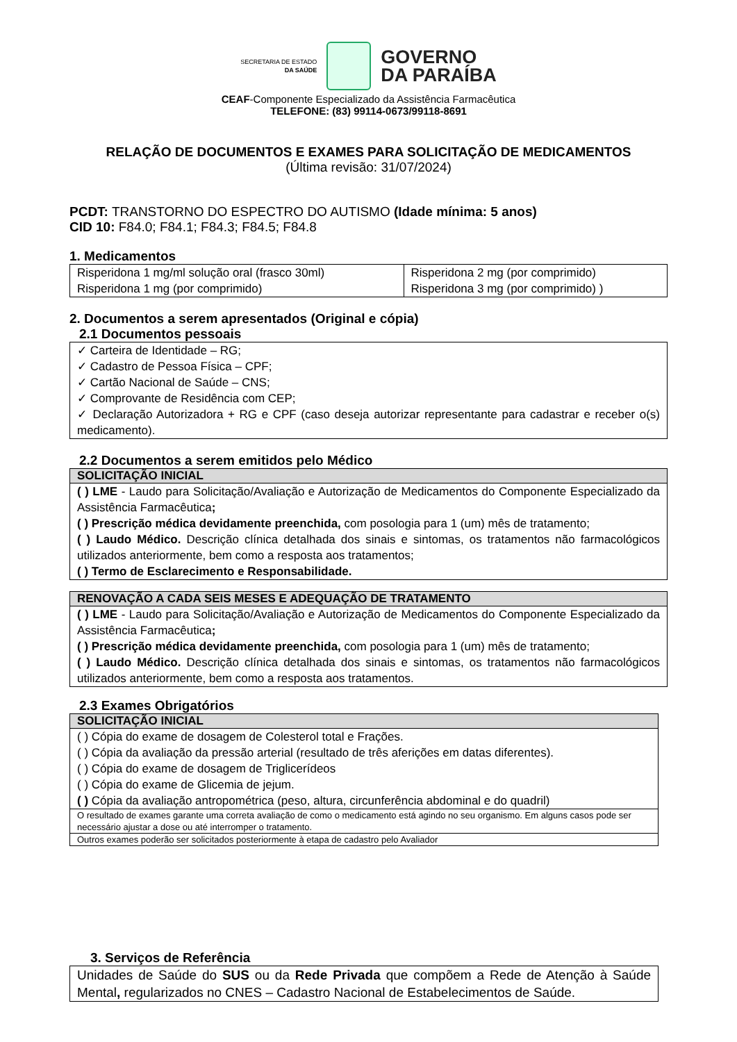SECRETARIA DE ESTADO
DA SAÚDE
GOVERNO
DA PARAÍBA
CEAF-Componente Especializado da Assistência Farmacêutica
TELEFONE: (83) 99114-0673/99118-8691
RELAÇÃO DE DOCUMENTOS E EXAMES PARA SOLICITAÇÃO DE MEDICAMENTOS
(Última revisão: 31/07/2024)
PCDT: TRANSTORNO DO ESPECTRO DO AUTISMO (Idade mínima: 5 anos)
CID 10: F84.0; F84.1; F84.3; F84.5; F84.8
1. Medicamentos
| Risperidona 1 mg/ml solução oral (frasco 30ml) Risperidona 1 mg (por comprimido) | Risperidona 2 mg (por comprimido) Risperidona 3 mg (por comprimido) ) |
2. Documentos a serem apresentados (Original e cópia)
2.1 Documentos pessoais
| ✓ Carteira de Identidade – RG; ✓ Cadastro de Pessoa Física – CPF; ✓ Cartão Nacional de Saúde – CNS; ✓ Comprovante de Residência com CEP; ✓ Declaração Autorizadora + RG e CPF (caso deseja autorizar representante para cadastrar e receber o(s) medicamento). |
2.2 Documentos a serem emitidos pelo Médico
| SOLICITAÇÃO INICIAL |
| --- |
| ( ) LME - Laudo para Solicitação/Avaliação e Autorização de Medicamentos do Componente Especializado da Assistência Farmacêutica ; ( ) Prescrição médica devidamente preenchida, com posologia para 1 (um) mês de tratamento; ( ) Laudo Médico. Descrição clínica detalhada dos sinais e sintomas, os tratamentos não farmacológicos utilizados anteriormente, bem como a resposta aos tratamentos; ( ) Termo de Esclarecimento e Responsabilidade. |
| RENOVAÇÃO A CADA SEIS MESES E ADEQUAÇÃO DE TRATAMENTO |
| --- |
| ( ) LME - Laudo para Solicitação/Avaliação e Autorização de Medicamentos do Componente Especializado da Assistência Farmacêutica ; ( ) Prescrição médica devidamente preenchida, com posologia para 1 (um) mês de tratamento; ( ) Laudo Médico. Descrição clínica detalhada dos sinais e sintomas, os tratamentos não farmacológicos utilizados anteriormente, bem como a resposta aos tratamentos. |
2.3 Exames Obrigatórios
| SOLICITAÇÃO INICIAL |
| --- |
| ( ) Cópia do exame de dosagem de Colesterol total e Frações. ( ) Cópia da avaliação da pressão arterial (resultado de três aferições em datas diferentes). ( ) Cópia do exame de dosagem de Triglicerídeos ( ) Cópia do exame de Glicemia de jejum. ( ) Cópia da avaliação antropométrica (peso, altura, circunferência abdominal e do quadril) |
| O resultado de exames garante uma correta avaliação de como o medicamento está agindo no seu organismo. Em alguns casos pode ser necessário ajustar a dose ou até interromper o tratamento. |
| Outros exames poderão ser solicitados posteriormente à etapa de cadastro pelo Avaliador |
3. Serviços de Referência
| Unidades de Saúde do SUS ou da Rede Privada que compõem a Rede de Atenção à Saúde Mental , regularizados no CNES – Cadastro Nacional de Estabelecimentos de Saúde. |